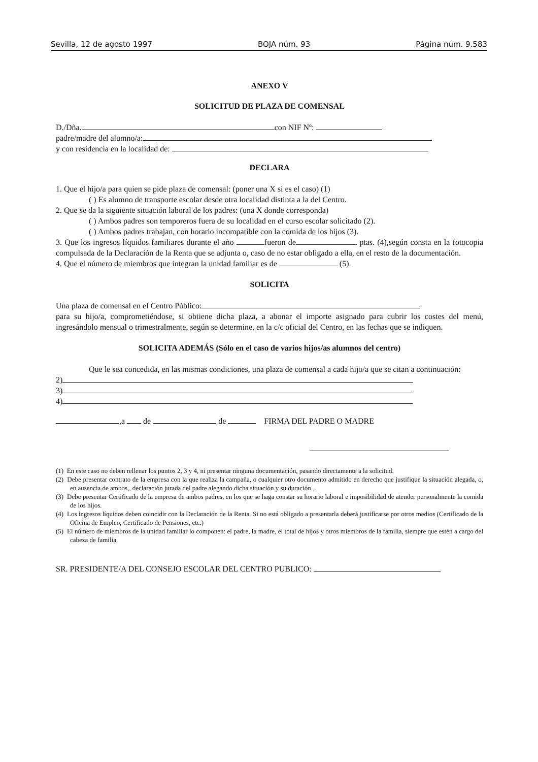Sevilla, 12 de agosto 1997 BOJA núm. 93 Página núm. 9.583
ANEXO V
SOLICITUD DE PLAZA DE COMENSAL
D./Dña. con NIF Nº:
padre/madre del alumno/a:
y con residencia en la localidad de:
DECLARA
1. Que el hijo/a para quien se pide plaza de comensal: (poner una X si es el caso) (1)
( ) Es alumno de transporte escolar desde otra localidad distinta a la del Centro.
2. Que se da la siguiente situación laboral de los padres: (una X donde corresponda)
( ) Ambos padres son temporeros fuera de su localidad en el curso escolar solicitado (2).
( ) Ambos padres trabajan, con horario incompatible con la comida de los hijos (3).
3. Que los ingresos líquidos familiares durante el año fueron de ptas. (4),según consta en la fotocopia compulsada de la Declaración de la Renta que se adjunta o, caso de no estar obligado a ella, en el resto de la documentación.
4. Que el número de miembros que integran la unidad familiar es de (5).
SOLICITA
Una plaza de comensal en el Centro Público:
para su hijo/a, comprometiéndose, si obtiene dicha plaza, a abonar el importe asignado para cubrir los costes del menú, ingresándolo mensual o trimestralmente, según se determine, en la c/c oficial del Centro, en las fechas que se indiquen.
SOLICITA ADEMÁS (Sólo en el caso de varios hijos/as alumnos del centro)
Que le sea concedida, en las mismas condiciones, una plaza de comensal a cada hijo/a que se citan a continuación:
2)
3)
4)
,a de de FIRMA DEL PADRE O MADRE
(1) En este caso no deben rellenar los puntos 2, 3 y 4, ni presentar ninguna documentación, pasando directamente a la solicitud.
(2) Debe presentar contrato de la empresa con la que realiza la campaña, o cualquier otro documento admitido en derecho que justifique la situación alegada, o, en ausencia de ambos,, declaración jurada del padre alegando dicha situación y su duración..
(3) Debe presentar Certificado de la empresa de ambos padres, en los que se haga constar su horario laboral e imposibilidad de atender personalmente la comida de los hijos.
(4) Los ingresos líquidos deben coincidir con la Declaración de la Renta. Si no está obligado a presentarla deberá justificarse por otros medios (Certificado de la Oficina de Empleo, Certificado de Pensiones, etc.)
(5) El número de miembros de la unidad familiar lo componen: el padre, la madre, el total de hijos y otros miembros de la familia, siempre que estén a cargo del cabeza de familia.
SR. PRESIDENTE/A DEL CONSEJO ESCOLAR DEL CENTRO PUBLICO: